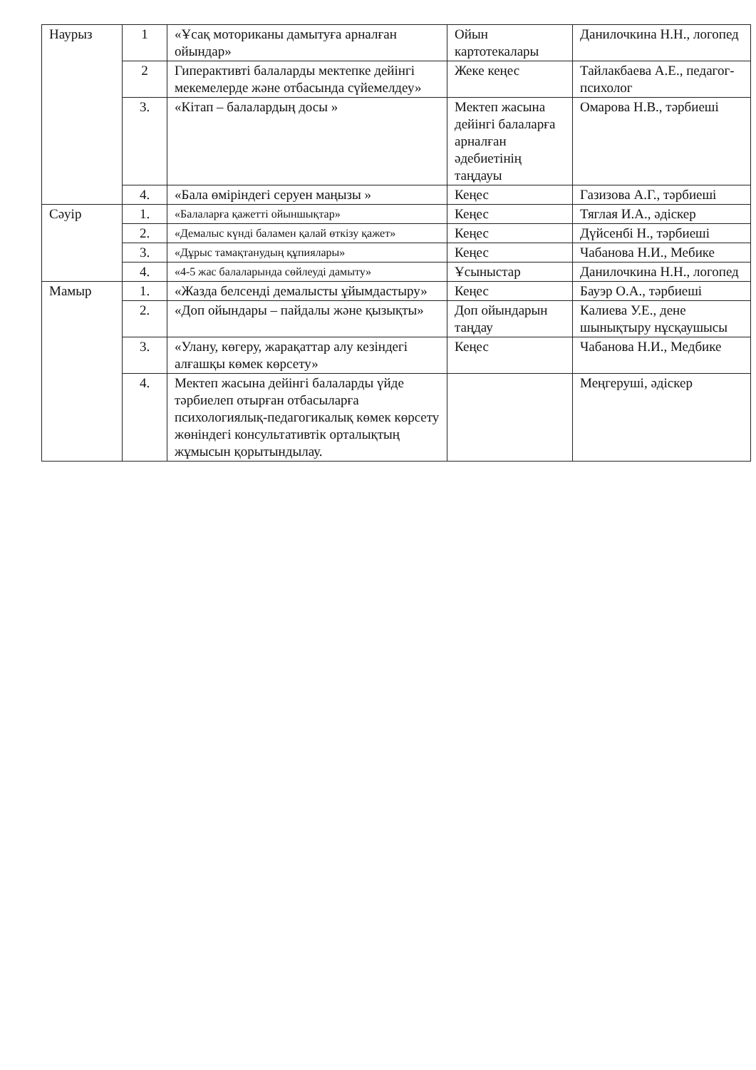| Наурыз | 1 | «Ұсақ моториканы дамытуға арналған ойындар» | Ойын картотекалары | Данилочкина Н.Н., логопед |
| | 2 | Гиперактивті балаларды мектепке дейінгі мекемелерде және отбасында сүйемелдеу» | Жеке кеңес | Тайлакбаева А.Е., педагог- психолог |
| | 3. | «Кітап – балалардың досы » | Мектеп жасына дейінгі балаларға арналған әдебиетінің таңдауы | Омарова Н.В., тәрбиеші |
| | 4. | «Бала өміріндегі серуен маңызы » | Кеңес | Газизова А.Г., тәрбиеші |
| Сәуір | 1. | «Балаларға қажетті ойыншықтар» | Кеңес | Тяглая И.А., әдіскер |
| | 2. | «Демалыс күнді баламен қалай өткізу қажет» | Кеңес | Дүйсенбі Н., тәрбиеші |
| | 3. | «Дұрыс тамақтанудың құпиялары» | Кеңес | Чабанова Н.И., Мебике |
| | 4. | «4-5 жас балаларында сөйлеуді дамыту» | Ұсыныстар | Данилочкина Н.Н., логопед |
| Мамыр | 1. | «Жазда белсенді демалысты ұйымдастыру» | Кеңес | Бауэр О.А., тәрбиеші |
| | 2. | «Доп ойындары – пайдалы және қызықты» | Доп ойындарын таңдау | Калиева У.Е., дене шынықтыру нұсқаушысы |
| | 3. | «Улану, көгеру, жарақаттар алу кезіндегі алғашқы көмек көрсету» | Кеңес | Чабанова Н.И., Медбике |
| | 4. | Мектеп жасына дейінгі балаларды үйде тәрбиелеп отырған отбасыларға психологиялық-педагогикалық көмек көрсету жөніндегі консультативтік орталықтың жұмысын қорытындылау. | | Меңгеруші, әдіскер |